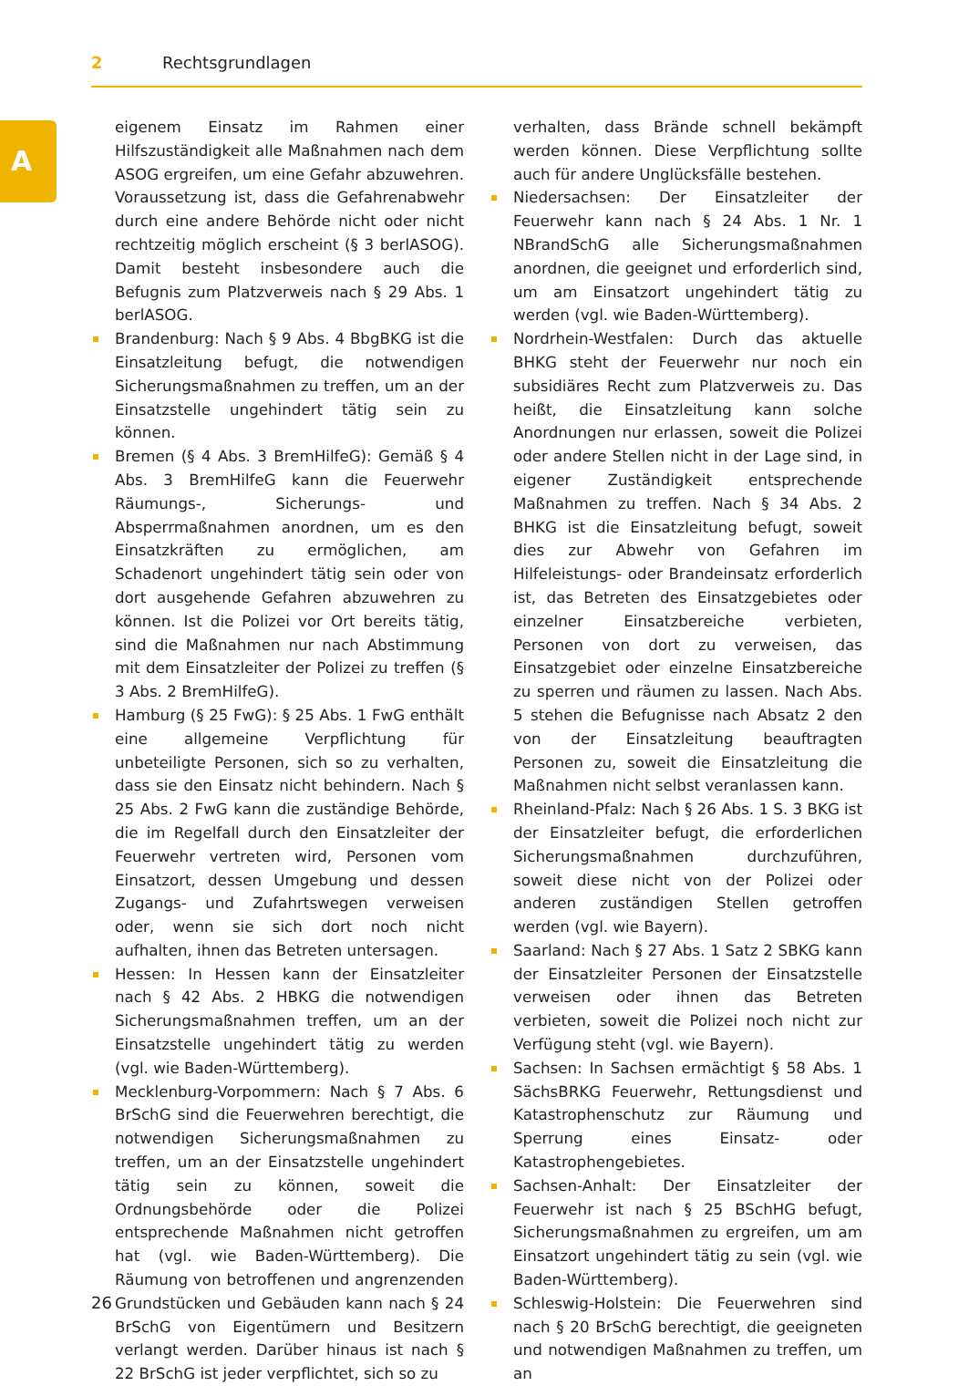2 Rechtsgrundlagen
A
eigenem Einsatz im Rahmen einer Hilfszuständigkeit alle Maßnahmen nach dem ASOG ergreifen, um eine Gefahr abzuwehren. Voraussetzung ist, dass die Gefahrenabwehr durch eine andere Behörde nicht oder nicht rechtzeitig möglich erscheint (§ 3 berlASOG). Damit besteht insbesondere auch die Befugnis zum Platzverweis nach § 29 Abs. 1 berlASOG.
Brandenburg: Nach § 9 Abs. 4 BbgBKG ist die Einsatzleitung befugt, die notwendigen Sicherungsmaßnahmen zu treffen, um an der Einsatzstelle ungehindert tätig sein zu können.
Bremen (§ 4 Abs. 3 BremHilfeG): Gemäß § 4 Abs. 3 BremHilfeG kann die Feuerwehr Räumungs-, Sicherungs- und Absperrmaßnahmen anordnen, um es den Einsatzkräften zu ermöglichen, am Schadenort ungehindert tätig sein oder von dort ausgehende Gefahren abzuwehren zu können. Ist die Polizei vor Ort bereits tätig, sind die Maßnahmen nur nach Abstimmung mit dem Einsatzleiter der Polizei zu treffen (§ 3 Abs. 2 BremHilfeG).
Hamburg (§ 25 FwG): § 25 Abs. 1 FwG enthält eine allgemeine Verpflichtung für unbeteiligte Personen, sich so zu verhalten, dass sie den Einsatz nicht behindern. Nach § 25 Abs. 2 FwG kann die zuständige Behörde, die im Regelfall durch den Einsatzleiter der Feuerwehr vertreten wird, Personen vom Einsatzort, dessen Umgebung und dessen Zugangs- und Zufahrtswegen verweisen oder, wenn sie sich dort noch nicht aufhalten, ihnen das Betreten untersagen.
Hessen: In Hessen kann der Einsatzleiter nach § 42 Abs. 2 HBKG die notwendigen Sicherungsmaßnahmen treffen, um an der Einsatzstelle ungehindert tätig zu werden (vgl. wie Baden-Württemberg).
Mecklenburg-Vorpommern: Nach § 7 Abs. 6 BrSchG sind die Feuerwehren berechtigt, die notwendigen Sicherungsmaßnahmen zu treffen, um an der Einsatzstelle ungehindert tätig sein zu können, soweit die Ordnungsbehörde oder die Polizei entsprechende Maßnahmen nicht getroffen hat (vgl. wie Baden-Württemberg). Die Räumung von betroffenen und angrenzenden Grundstücken und Gebäuden kann nach § 24 BrSchG von Eigentümern und Besitzern verlangt werden. Darüber hinaus ist nach § 22 BrSchG ist jeder verpflichtet, sich so zu
verhalten, dass Brände schnell bekämpft werden können. Diese Verpflichtung sollte auch für andere Unglücksfälle bestehen.
Niedersachsen: Der Einsatzleiter der Feuerwehr kann nach § 24 Abs. 1 Nr. 1 NBrandSchG alle Sicherungsmaßnahmen anordnen, die geeignet und erforderlich sind, um am Einsatzort ungehindert tätig zu werden (vgl. wie Baden-Württemberg).
Nordrhein-Westfalen: Durch das aktuelle BHKG steht der Feuerwehr nur noch ein subsidiäres Recht zum Platzverweis zu. Das heißt, die Einsatzleitung kann solche Anordnungen nur erlassen, soweit die Polizei oder andere Stellen nicht in der Lage sind, in eigener Zuständigkeit entsprechende Maßnahmen zu treffen. Nach § 34 Abs. 2 BHKG ist die Einsatzleitung befugt, soweit dies zur Abwehr von Gefahren im Hilfeleistungs- oder Brandeinsatz erforderlich ist, das Betreten des Einsatzgebietes oder einzelner Einsatzbereiche verbieten, Personen von dort zu verweisen, das Einsatzgebiet oder einzelne Einsatzbereiche zu sperren und räumen zu lassen. Nach Abs. 5 stehen die Befugnisse nach Absatz 2 den von der Einsatzleitung beauftragten Personen zu, soweit die Einsatzleitung die Maßnahmen nicht selbst veranlassen kann.
Rheinland-Pfalz: Nach § 26 Abs. 1 S. 3 BKG ist der Einsatzleiter befugt, die erforderlichen Sicherungsmaßnahmen durchzuführen, soweit diese nicht von der Polizei oder anderen zuständigen Stellen getroffen werden (vgl. wie Bayern).
Saarland: Nach § 27 Abs. 1 Satz 2 SBKG kann der Einsatzleiter Personen der Einsatzstelle verweisen oder ihnen das Betreten verbieten, soweit die Polizei noch nicht zur Verfügung steht (vgl. wie Bayern).
Sachsen: In Sachsen ermächtigt § 58 Abs. 1 SächsBRKG Feuerwehr, Rettungsdienst und Katastrophenschutz zur Räumung und Sperrung eines Einsatz- oder Katastrophengebietes.
Sachsen-Anhalt: Der Einsatzleiter der Feuerwehr ist nach § 25 BSchHG befugt, Sicherungsmaßnahmen zu ergreifen, um am Einsatzort ungehindert tätig zu sein (vgl. wie Baden-Württemberg).
Schleswig-Holstein: Die Feuerwehren sind nach § 20 BrSchG berechtigt, die geeigneten und notwendigen Maßnahmen zu treffen, um an
26